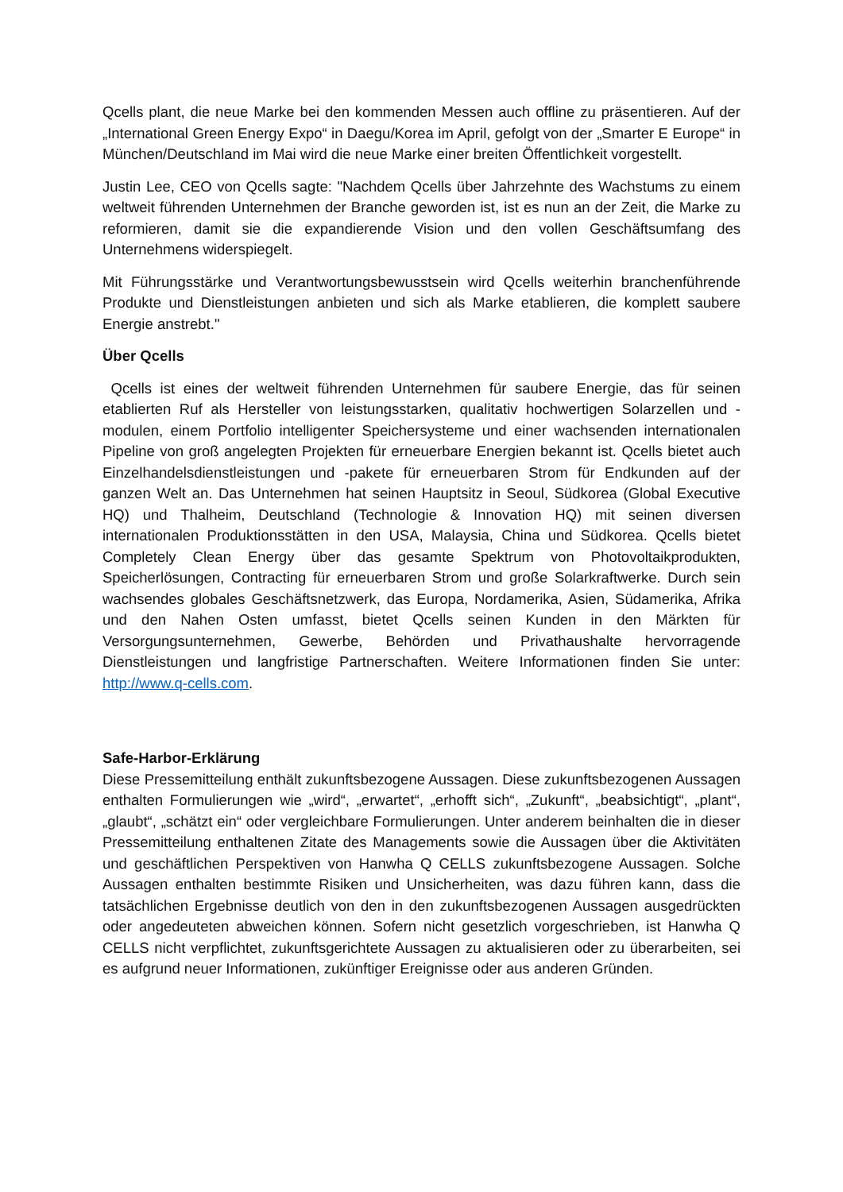Qcells plant, die neue Marke bei den kommenden Messen auch offline zu präsentieren. Auf der „International Green Energy Expo“ in Daegu/Korea im April, gefolgt von der „Smarter E Europe“ in München/Deutschland im Mai wird die neue Marke einer breiten Öffentlichkeit vorgestellt.
Justin Lee, CEO von Qcells sagte: "Nachdem Qcells über Jahrzehnte des Wachstums zu einem weltweit führenden Unternehmen der Branche geworden ist, ist es nun an der Zeit, die Marke zu reformieren, damit sie die expandierende Vision und den vollen Geschäftsumfang des Unternehmens widerspiegelt.
Mit Führungsstärke und Verantwortungsbewusstsein wird Qcells weiterhin branchenführende Produkte und Dienstleistungen anbieten und sich als Marke etablieren, die komplett saubere Energie anstrebt."
Über Qcells
Qcells ist eines der weltweit führenden Unternehmen für saubere Energie, das für seinen etablierten Ruf als Hersteller von leistungsstarken, qualitativ hochwertigen Solarzellen und -modulen, einem Portfolio intelligenter Speichersysteme und einer wachsenden internationalen Pipeline von groß angelegten Projekten für erneuerbare Energien bekannt ist. Qcells bietet auch Einzelhandelsdienstleistungen und -pakete für erneuerbaren Strom für Endkunden auf der ganzen Welt an. Das Unternehmen hat seinen Hauptsitz in Seoul, Südkorea (Global Executive HQ) und Thalheim, Deutschland (Technologie & Innovation HQ) mit seinen diversen internationalen Produktionsstätten in den USA, Malaysia, China und Südkorea. Qcells bietet Completely Clean Energy über das gesamte Spektrum von Photovoltaikprodukten, Speicherlösungen, Contracting für erneuerbaren Strom und große Solarkraftwerke. Durch sein wachsendes globales Geschäftsnetzwerk, das Europa, Nordamerika, Asien, Südamerika, Afrika und den Nahen Osten umfasst, bietet Qcells seinen Kunden in den Märkten für Versorgungsunternehmen, Gewerbe, Behörden und Privathaushalte hervorragende Dienstleistungen und langfristige Partnerschaften. Weitere Informationen finden Sie unter: http://www.q-cells.com.
Safe-Harbor-Erklärung
Diese Pressemitteilung enthält zukunftsbezogene Aussagen. Diese zukunftsbezogenen Aussagen enthalten Formulierungen wie „wird“, „erwartet“, „erhofft sich“, „Zukunft“, „beabsichtigt“, „plant“, „glaubt“, „schätzt ein“ oder vergleichbare Formulierungen. Unter anderem beinhalten die in dieser Pressemitteilung enthaltenen Zitate des Managements sowie die Aussagen über die Aktivitäten und geschäftlichen Perspektiven von Hanwha Q CELLS zukunftsbezogene Aussagen. Solche Aussagen enthalten bestimmte Risiken und Unsicherheiten, was dazu führen kann, dass die tatsächlichen Ergebnisse deutlich von den in den zukunftsbezogenen Aussagen ausgedrückten oder angedeuteten abweichen können. Sofern nicht gesetzlich vorgeschrieben, ist Hanwha Q CELLS nicht verpflichtet, zukunftsgerichtete Aussagen zu aktualisieren oder zu überarbeiten, sei es aufgrund neuer Informationen, zukünftiger Ereignisse oder aus anderen Gründen.